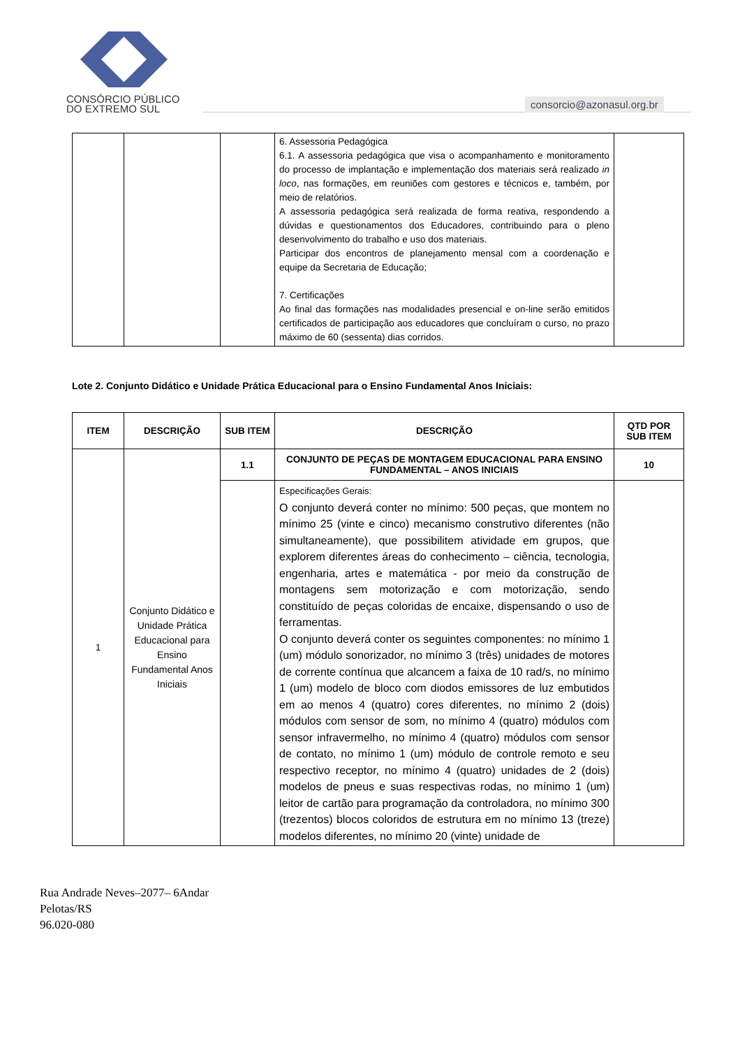CONSÓRCIO PÚBLICO
DO EXTREMO SUL
consorcio@azonasul.org.br
| | | | 6. Assessoria Pedagógica 6.1. A assessoria pedagógica que visa o acompanhamento e monitoramento do processo de implantação e implementação dos materiais será realizado in loco , nas formações, em reuniões com gestores e técnicos e, também, por meio de relatórios. A assessoria pedagógica será realizada de forma reativa, respondendo a dúvidas e questionamentos dos Educadores, contribuindo para o pleno desenvolvimento do trabalho e uso dos materiais. Participar dos encontros de planejamento mensal com a coordenação e equipe da Secretaria de Educação; 7. Certificações Ao final das formações nas modalidades presencial e on-line serão emitidos certificados de participação aos educadores que concluíram o curso, no prazo máximo de 60 (sessenta) dias corridos. | |
Lote 2. Conjunto Didático e Unidade Prática Educacional para o Ensino Fundamental Anos Iniciais:
| ITEM | DESCRIÇÃO | SUB ITEM | DESCRIÇÃO | QTD POR SUB ITEM |
| --- | --- | --- | --- | --- |
| 1 | Conjunto Didático e Unidade Prática Educacional para Ensino Fundamental Anos Iniciais | 1.1 | CONJUNTO DE PEÇAS DE MONTAGEM EDUCACIONAL PARA ENSINO FUNDAMENTAL – ANOS INICIAIS | 10 |
| | | | Especificações Gerais: O conjunto deverá conter no mínimo: 500 peças, que montem no mínimo 25 (vinte e cinco) mecanismo construtivo diferentes (não simultaneamente), que possibilitem atividade em grupos, que explorem diferentes áreas do conhecimento – ciência, tecnologia, engenharia, artes e matemática - por meio da construção de montagens sem motorização e com motorização, sendo constituído de peças coloridas de encaixe, dispensando o uso de ferramentas. O conjunto deverá conter os seguintes componentes: no mínimo 1 (um) módulo sonorizador, no mínimo 3 (três) unidades de motores de corrente contínua que alcancem a faixa de 10 rad/s, no mínimo 1 (um) modelo de bloco com diodos emissores de luz embutidos em ao menos 4 (quatro) cores diferentes, no mínimo 2 (dois) módulos com sensor de som, no mínimo 4 (quatro) módulos com sensor infravermelho, no mínimo 4 (quatro) módulos com sensor de contato, no mínimo 1 (um) módulo de controle remoto e seu respectivo receptor, no mínimo 4 (quatro) unidades de 2 (dois) modelos de pneus e suas respectivas rodas, no mínimo 1 (um) leitor de cartão para programação da controladora, no mínimo 300 (trezentos) blocos coloridos de estrutura em no mínimo 13 (treze) modelos diferentes, no mínimo 20 (vinte) unidade de | |
Rua Andrade Neves–2077– 6Andar
Pelotas/RS
96.020-080